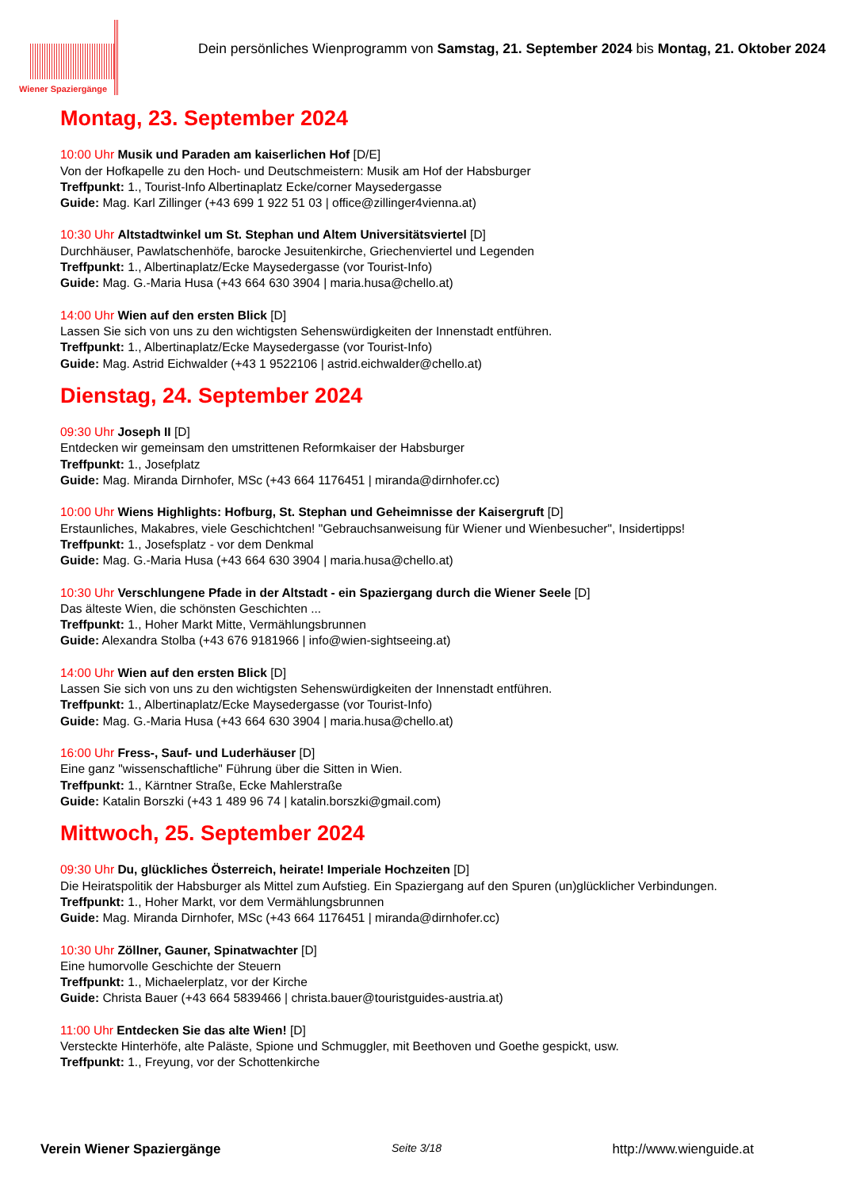Wiener Spaziergänge
Dein persönliches Wienprogramm von Samstag, 21. September 2024 bis Montag, 21. Oktober 2024
Montag, 23. September 2024
10:00 Uhr Musik und Paraden am kaiserlichen Hof [D/E]
Von der Hofkapelle zu den Hoch- und Deutschmeistern: Musik am Hof der Habsburger
Treffpunkt: 1., Tourist-Info Albertinaplatz Ecke/corner Maysedergasse
Guide: Mag. Karl Zillinger (+43 699 1 922 51 03 | office@zillinger4vienna.at)
10:30 Uhr Altstadtwinkel um St. Stephan und Altem Universitätsviertel [D]
Durchhäuser, Pawlatschenhöfe, barocke Jesuitenkirche, Griechenviertel und Legenden
Treffpunkt: 1., Albertinaplatz/Ecke Maysedergasse (vor Tourist-Info)
Guide: Mag. G.-Maria Husa (+43 664 630 3904 | maria.husa@chello.at)
14:00 Uhr Wien auf den ersten Blick [D]
Lassen Sie sich von uns zu den wichtigsten Sehenswürdigkeiten der Innenstadt entführen.
Treffpunkt: 1., Albertinaplatz/Ecke Maysedergasse (vor Tourist-Info)
Guide: Mag. Astrid Eichwalder (+43 1 9522106 | astrid.eichwalder@chello.at)
Dienstag, 24. September 2024
09:30 Uhr Joseph II [D]
Entdecken wir gemeinsam den umstrittenen Reformkaiser der Habsburger
Treffpunkt: 1., Josefplatz
Guide: Mag. Miranda Dirnhofer, MSc (+43 664 1176451 | miranda@dirnhofer.cc)
10:00 Uhr Wiens Highlights: Hofburg, St. Stephan und Geheimnisse der Kaisergruft [D]
Erstaunliches, Makabres, viele Geschichtchen! "Gebrauchsanweisung für Wiener und Wienbesucher", Insidertipps!
Treffpunkt: 1., Josefsplatz - vor dem Denkmal
Guide: Mag. G.-Maria Husa (+43 664 630 3904 | maria.husa@chello.at)
10:30 Uhr Verschlungene Pfade in der Altstadt - ein Spaziergang durch die Wiener Seele [D]
Das älteste Wien, die schönsten Geschichten ...
Treffpunkt: 1., Hoher Markt Mitte, Vermählungsbrunnen
Guide: Alexandra Stolba (+43 676 9181966 | info@wien-sightseeing.at)
14:00 Uhr Wien auf den ersten Blick [D]
Lassen Sie sich von uns zu den wichtigsten Sehenswürdigkeiten der Innenstadt entführen.
Treffpunkt: 1., Albertinaplatz/Ecke Maysedergasse (vor Tourist-Info)
Guide: Mag. G.-Maria Husa (+43 664 630 3904 | maria.husa@chello.at)
16:00 Uhr Fress-, Sauf- und Luderhäuser [D]
Eine ganz "wissenschaftliche" Führung über die Sitten in Wien.
Treffpunkt: 1., Kärntner Straße, Ecke Mahlerstraße
Guide: Katalin Borszki (+43 1 489 96 74 | katalin.borszki@gmail.com)
Mittwoch, 25. September 2024
09:30 Uhr Du, glückliches Österreich, heirate! Imperiale Hochzeiten [D]
Die Heiratspolitik der Habsburger als Mittel zum Aufstieg. Ein Spaziergang auf den Spuren (un)glücklicher Verbindungen.
Treffpunkt: 1., Hoher Markt, vor dem Vermählungsbrunnen
Guide: Mag. Miranda Dirnhofer, MSc (+43 664 1176451 | miranda@dirnhofer.cc)
10:30 Uhr Zöllner, Gauner, Spinatwachter [D]
Eine humorvolle Geschichte der Steuern
Treffpunkt: 1., Michaelerplatz, vor der Kirche
Guide: Christa Bauer (+43 664 5839466 | christa.bauer@touristguides-austria.at)
11:00 Uhr Entdecken Sie das alte Wien! [D]
Versteckte Hinterhöfe, alte Paläste, Spione und Schmuggler, mit Beethoven und Goethe gespickt, usw.
Treffpunkt: 1., Freyung, vor der Schottenkirche
Verein Wiener Spaziergänge Seite 3/18 http://www.wienguide.at